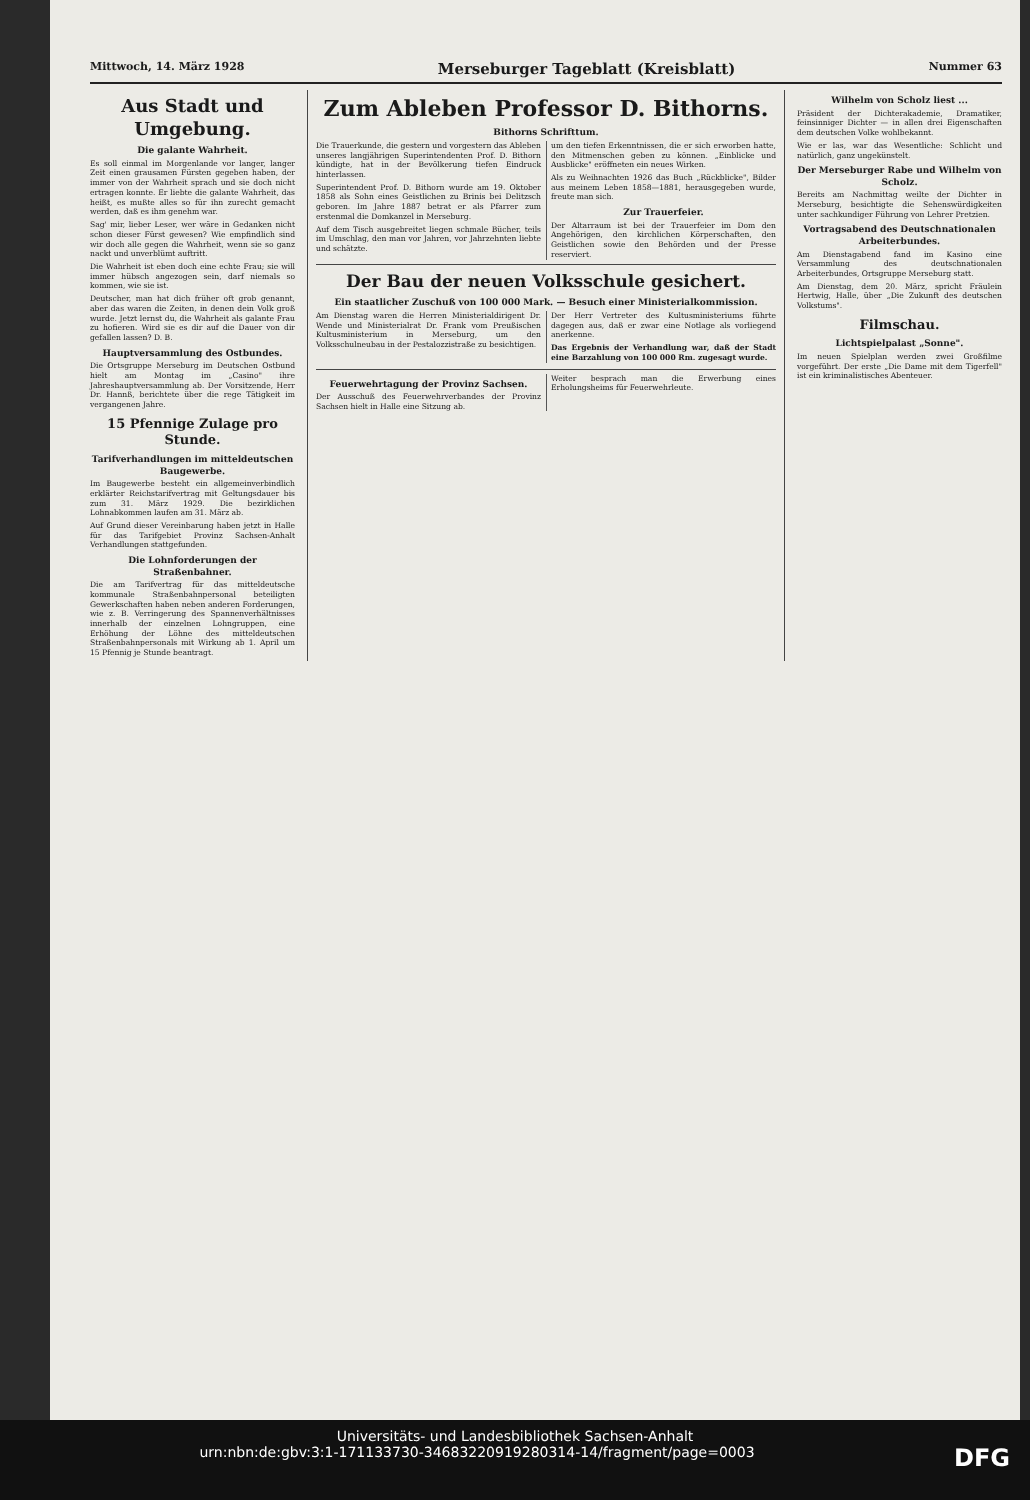Mittwoch, 14. März 1928 Merseburger Tageblatt (Kreisblatt) Nummer 63
Aus Stadt und Umgebung.
Die galante Wahrheit.
Es soll einmal im Morgenlande vor langer, langer Zeit einen grausamen Fürsten gegeben haben, der immer von der Wahrheit sprach und sie doch nicht ertragen konnte. Er liebte die galante Wahrheit, das heißt, es mußte alles so für ihn zurecht gemacht werden, daß es ihm genehm war.
Sag' mir, lieber Leser, wer wäre in Gedanken nicht schon dieser Fürst gewesen? Wie empfindlich sind wir doch alle gegen die Wahrheit, wenn sie so ganz nackt und unverblümt auftritt.
Die Wahrheit ist eben doch eine echte Frau; sie will immer hübsch angezogen sein, darf niemals so kommen, wie sie ist.
Deutscher, man hat dich früher oft grob genannt, aber das waren die Zeiten, in denen dein Volk groß wurde. Jetzt lernst du, die Wahrheit als galante Frau zu hofieren. Wird sie es dir auf die Dauer von dir gefallen lassen? D. B.
Hauptversammlung des Ostbundes.
Die Ortsgruppe Merseburg im Deutschen Ostbund hielt am Montag im „Casino" ihre Jahreshauptversammlung ab. Der Vorsitzende, Herr Dr. Hannß, berichtete über die rege Tätigkeit im vergangenen Jahre.
15 Pfennige Zulage pro Stunde.
Tarifverhandlungen im mitteldeutschen Baugewerbe.
Im Baugewerbe besteht ein allgemeinverbindlich erklärter Reichstarifvertrag mit Geltungsdauer bis zum 31. März 1929. Die bezirklichen Lohnabkommen laufen am 31. März ab.
Auf Grund dieser Vereinbarung haben jetzt in Halle für das Tarifgebiet Provinz Sachsen-Anhalt Verhandlungen stattgefunden.
Die Lohnforderungen der Straßenbahner.
Die am Tarifvertrag für das mitteldeutsche kommunale Straßenbahnpersonal beteiligten Gewerkschaften haben neben anderen Forderungen, wie z. B. Verringerung des Spannenverhältnisses innerhalb der einzelnen Lohngruppen, eine Erhöhung der Löhne des mitteldeutschen Straßenbahnpersonals mit Wirkung ab 1. April um 15 Pfennig je Stunde beantragt.
Zum Ableben Professor D. Bithorns.
Bithorns Schrifttum.
Die Trauerkunde, die gestern und vorgestern das Ableben unseres langjährigen Superintendenten Prof. D. Bithorn kündigte, hat in der Bevölkerung tiefen Eindruck hinterlassen.
Superintendent Prof. D. Bithorn wurde am 19. Oktober 1858 als Sohn eines Geistlichen zu Brinis bei Delitzsch geboren. Im Jahre 1887 betrat er als Pfarrer zum erstenmal die Domkanzel in Merseburg.
Auf dem Tisch ausgebreitet liegen schmale Bücher, teils im Umschlag, den man vor Jahren, vor Jahrzehnten liebte und schätzte.
um den tiefen Erkenntnissen, die er sich erworben hatte, den Mitmenschen geben zu können. „Einblicke und Ausblicke" eröffneten ein neues Wirken.
Als zu Weihnachten 1926 das Buch „Rückblicke", Bilder aus meinem Leben 1858—1881, herausgegeben wurde, freute man sich.
Zur Trauerfeier.
Der Altarraum ist bei der Trauerfeier im Dom den Angehörigen, den kirchlichen Körperschaften, den Geistlichen sowie den Behörden und der Presse reserviert.
Der Bau der neuen Volksschule gesichert.
Ein staatlicher Zuschuß von 100 000 Mark. — Besuch einer Ministerialkommission.
Am Dienstag waren die Herren Ministerialdirigent Dr. Wende und Ministerialrat Dr. Frank vom Preußischen Kultusministerium in Merseburg, um den Volksschulneubau in der Pestalozzistraße zu besichtigen.
Der Herr Vertreter des Kultusministeriums führte dagegen aus, daß er zwar eine Notlage als vorliegend anerkenne.
Das Ergebnis der Verhandlung war, daß der Stadt eine Barzahlung von 100 000 Rm. zugesagt wurde.
Feuerwehrtagung der Provinz Sachsen.
Der Ausschuß des Feuerwehrverbandes der Provinz Sachsen hielt in Halle eine Sitzung ab.
Weiter besprach man die Erwerbung eines Erholungsheims für Feuerwehrleute.
Wilhelm von Scholz liest ...
Präsident der Dichterakademie, Dramatiker, feinsinniger Dichter — in allen drei Eigenschaften dem deutschen Volke wohlbekannt.
Wie er las, war das Wesentliche: Schlicht und natürlich, ganz ungekünstelt.
Der Merseburger Rabe und Wilhelm von Scholz.
Bereits am Nachmittag weilte der Dichter in Merseburg, besichtigte die Sehenswürdigkeiten unter sachkundiger Führung von Lehrer Pretzien.
Vortragsabend des Deutschnationalen Arbeiterbundes.
Am Dienstagabend fand im Kasino eine Versammlung des deutschnationalen Arbeiterbundes, Ortsgruppe Merseburg statt.
Am Dienstag, dem 20. März, spricht Fräulein Hertwig, Halle, über „Die Zukunft des deutschen Volkstums".
Filmschau.
Lichtspielpalast „Sonne".
Im neuen Spielplan werden zwei Großfilme vorgeführt. Der erste „Die Dame mit dem Tigerfell" ist ein kriminalistisches Abenteuer.
Universitäts- und Landesbibliothek Sachsen-Anhalt
urn:nbn:de:gbv:3:1-171133730-34683220919280314-14/fragment/page=0003 DFG